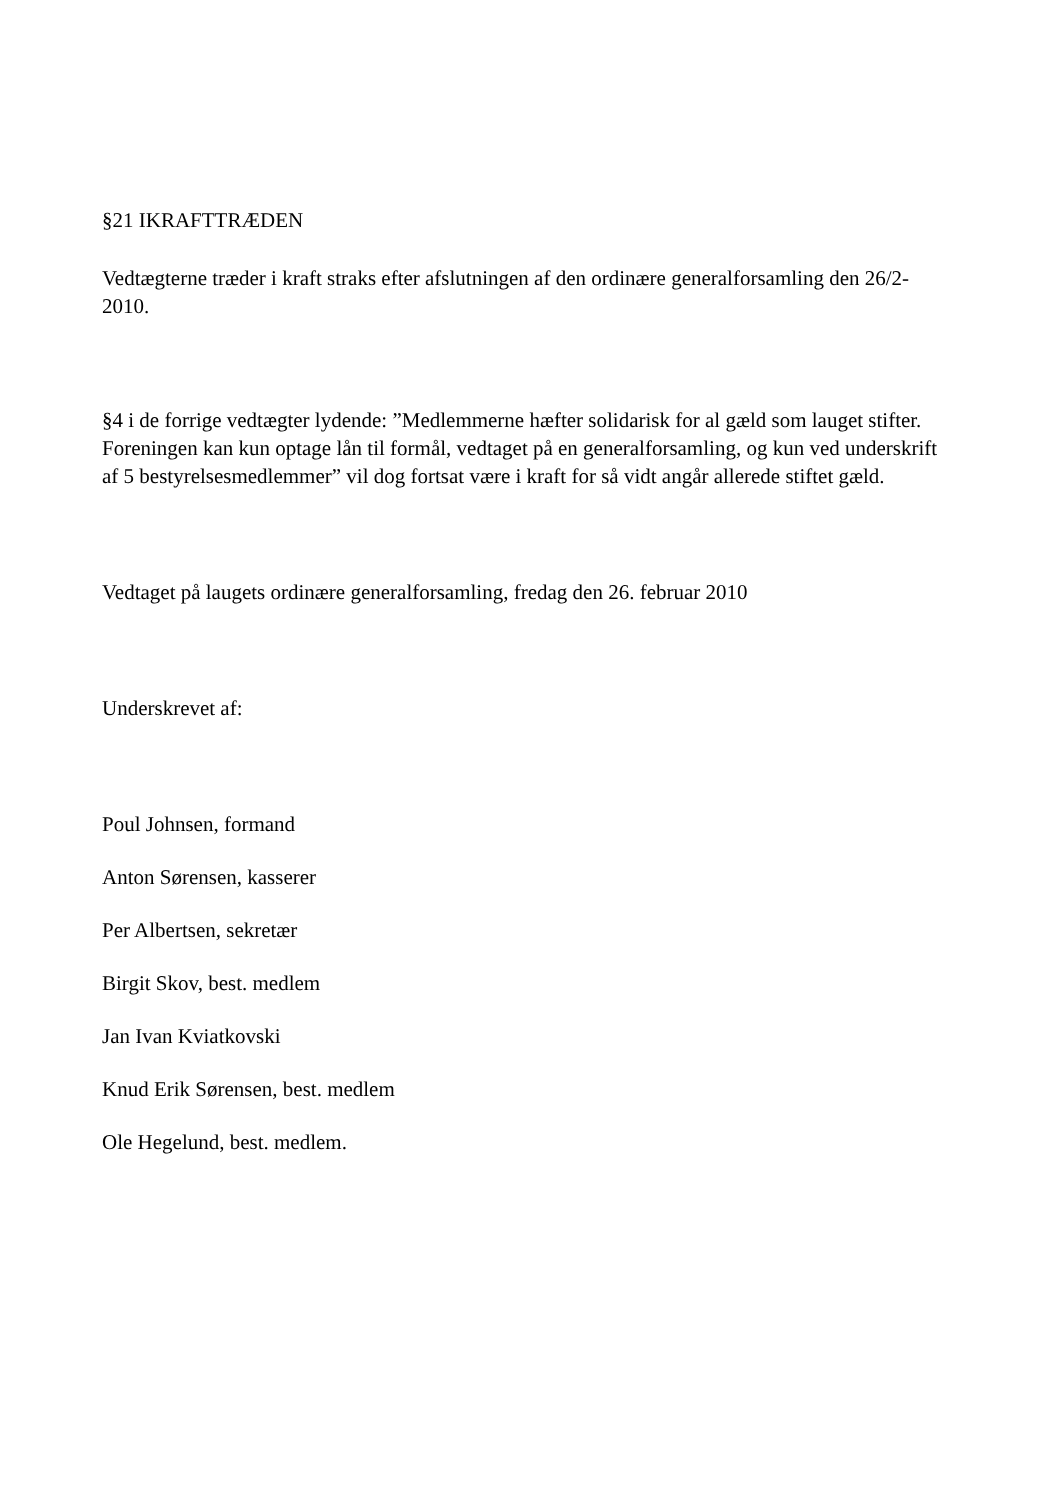§21 IKRAFTTRÆDEN
Vedtægterne træder i kraft straks efter afslutningen af den ordinære generalforsamling den 26/2-2010.
§4 i de forrige vedtægter lydende: ”Medlemmerne hæfter solidarisk for al gæld som lauget stifter. Foreningen kan kun optage lån til formål, vedtaget på en generalforsamling, og kun ved underskrift af 5 bestyrelsesmedlemmer” vil dog fortsat være i kraft for så vidt angår allerede stiftet gæld.
Vedtaget på laugets ordinære generalforsamling, fredag den 26. februar 2010
Underskrevet af:
Poul Johnsen, formand
Anton Sørensen, kasserer
Per Albertsen, sekretær
Birgit Skov, best. medlem
Jan Ivan Kviatkovski
Knud Erik Sørensen, best. medlem
Ole Hegelund, best. medlem.